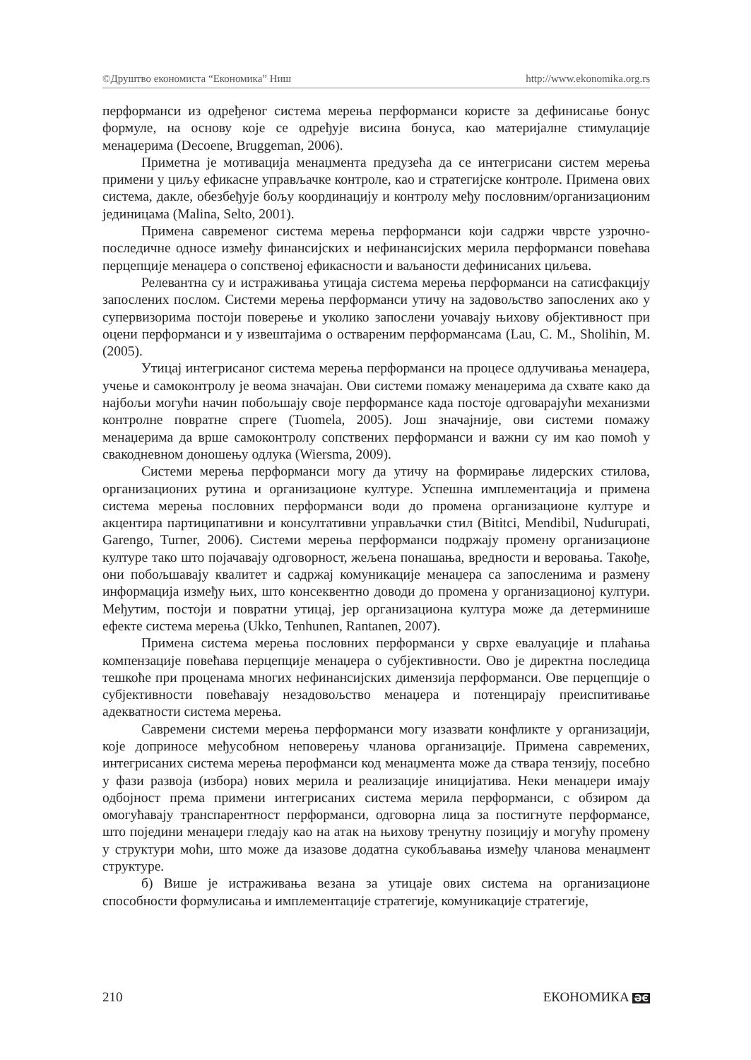©Друштво економиста “Економика” Ниш http://www.ekonomika.org.rs
перформанси из одређеног система мерења перформанси користе за дефинисање бонус формуле, на основу које се одређује висина бонуса, као материјалне стимулације менаџерима (Decoene, Bruggeman, 2006).
Приметна је мотивација менаџмента предузећа да се интегрисани систем мерења примени у циљу ефикасне управљачке контроле, као и стратегијске контроле. Примена ових система, дакле, обезбеђује бољу координацију и контролу међу пословним/организационим јединицама (Malina, Selto, 2001).
Примена савременог система мерења перформанси који садржи чврсте узрочно-последичне односе између финансијских и нефинансијских мерила перформанси повећава перцепције менаџера о сопственој ефикасности и ваљаности дефинисаних циљева.
Релевантна су и истраживања утицаја система мерења перформанси на сатисфакцију запослених послом. Системи мерења перформанси утичу на задовољство запослених ако у супервизорима постоји поверење и уколико запослени уочавају њихову објективност при оцени перформанси и у извештајима о оствареним перформансама (Lau, C. M., Sholihin, M. (2005).
Утицај интегрисаног система мерења перформанси на процесе одлучивања менаџера, учење и самоконтролу је веома значајан. Ови системи помажу менаџерима да схвате како да најбољи могући начин побољшају своје перформансе када постоје одговарајући механизми контролне повратне спреге (Tuomela, 2005). Још значајније, ови системи помажу менаџерима да врше самоконтролу сопствених перформанси и важни су им као помоћ у свакодневном доношењу одлука (Wiersma, 2009).
Системи мерења перформанси могу да утичу на формирање лидерских стилова, организационих рутина и организационе културе. Успешна имплементација и примена система мерења пословних перформанси води до промена организационе културе и акцентира партиципативни и консултативни управљачки стил (Bititci, Mendibil, Nudurupati, Garengo, Turner, 2006). Системи мерења перформанси подржају промену организационе културе тако што појачавају одговорност, жељена понашања, вредности и веровања. Такође, они побољшавају квалитет и садржај комуникације менаџера са запосленима и размену информација између њих, што консеквентно доводи до промена у организационој култури. Међутим, постоји и повратни утицај, јер организациона култура може да детерминише ефекте система мерења (Ukko, Tenhunen, Rantanen, 2007).
Примена система мерења пословних перформанси у сврхе евалуације и плаћања компензације повећава перцепције менаџера о субјективности. Ово је директна последица тешкоће при проценама многих нефинансијских димензија перформанси. Ове перцепције о субјективности повећавају незадовољство менаџера и потенцирају преиспитивање адекватности система мерења.
Савремени системи мерења перформанси могу изазвати конфликте у организацији, које доприносе међусобном неповерењу чланова организације. Примена савремених, интегрисаних система мерења перофманси код менаџмента може да ствара тензију, посебно у фази развоја (избора) нових мерила и реализације иницијатива. Неки менаџери имају одбојност према примени интегрисаних система мерила перформанси, с обзиром да омогућавају транспарентност перформанси, одговорна лица за постигнуте перформансе, што поједини менаџери гледају као на атак на њихову тренутну позицију и могућу промену у структури моћи, што може да изазове додатна сукобљавања између чланова менаџмент структуре.
б) Више је истраживања везана за утицаје ових система на организационе способности формулисања и имплементације стратегије, комуникације стратегије,
210 ЕКОНОМИКА ӘЄ